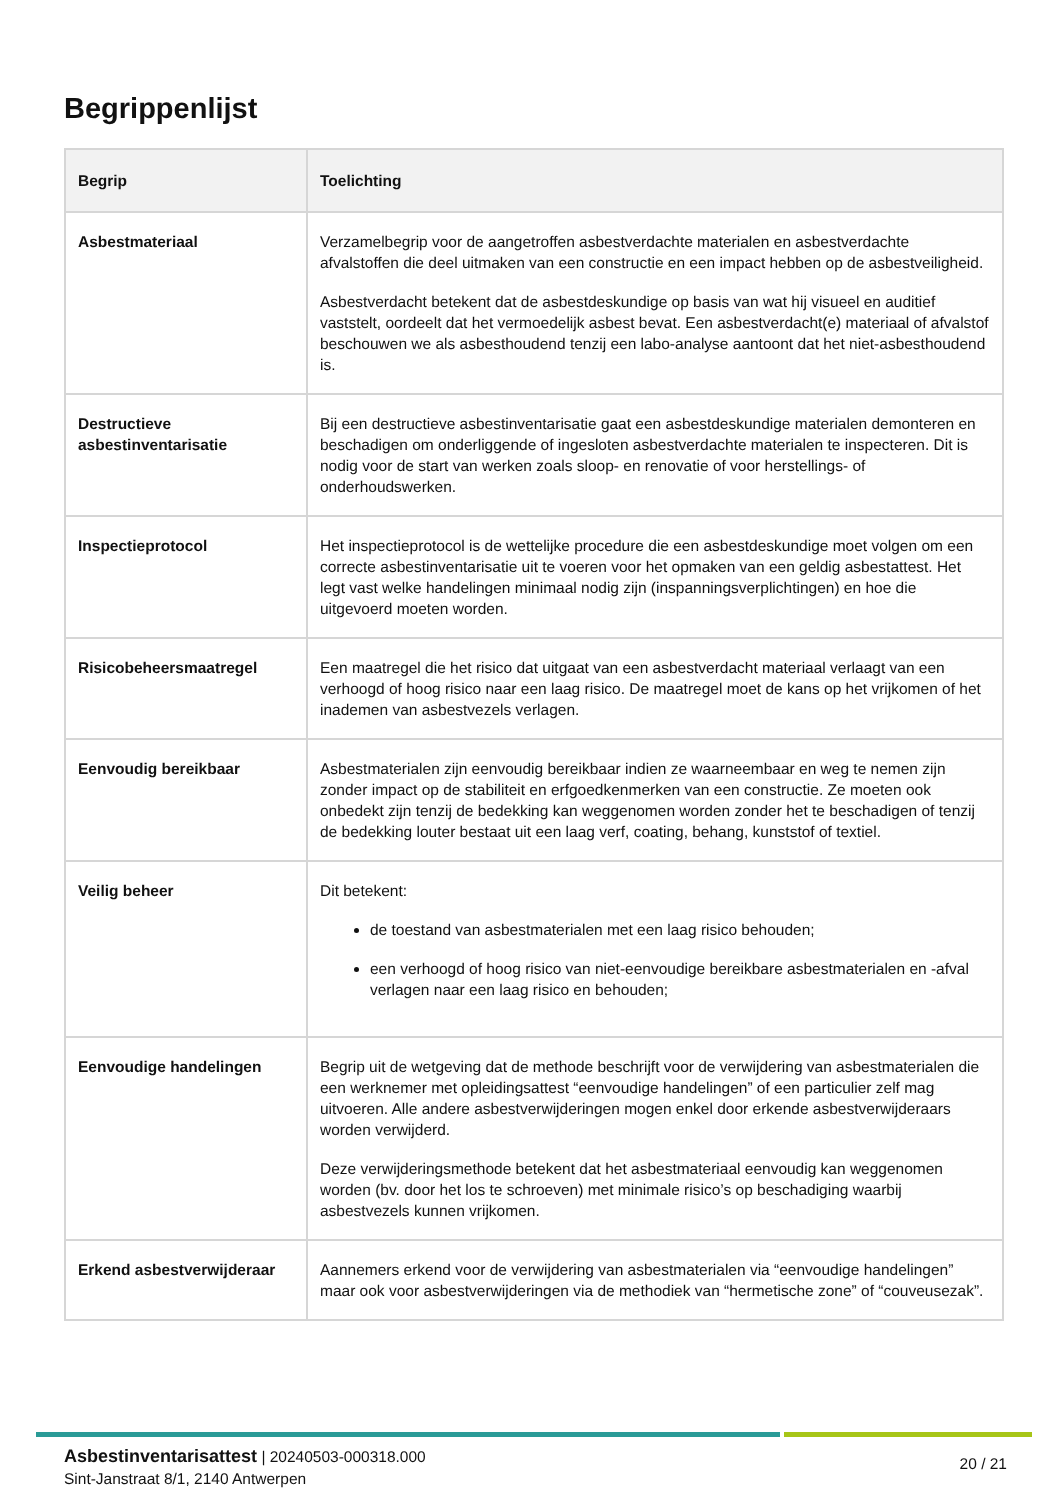Begrippenlijst
| Begrip | Toelichting |
| --- | --- |
| Asbestmateriaal | Verzamelbegrip voor de aangetroffen asbestverdachte materialen en asbestverdachte afvalstoffen die deel uitmaken van een constructie en een impact hebben op de asbestveiligheid. Asbestverdacht betekent dat de asbestdeskundige op basis van wat hij visueel en auditief vaststelt, oordeelt dat het vermoedelijk asbest bevat. Een asbestverdacht(e) materiaal of afvalstof beschouwen we als asbesthoudend tenzij een labo-analyse aantoont dat het niet-asbesthoudend is. |
| Destructieve asbestinventarisatie | Bij een destructieve asbestinventarisatie gaat een asbestdeskundige materialen demonteren en beschadigen om onderliggende of ingesloten asbestverdachte materialen te inspecteren. Dit is nodig voor de start van werken zoals sloop- en renovatie of voor herstellings- of onderhoudswerken. |
| Inspectieprotocol | Het inspectieprotocol is de wettelijke procedure die een asbestdeskundige moet volgen om een correcte asbestinventarisatie uit te voeren voor het opmaken van een geldig asbestattest. Het legt vast welke handelingen minimaal nodig zijn (inspanningsverplichtingen) en hoe die uitgevoerd moeten worden. |
| Risicobeheersmaatregel | Een maatregel die het risico dat uitgaat van een asbestverdacht materiaal verlaagt van een verhoogd of hoog risico naar een laag risico. De maatregel moet de kans op het vrijkomen of het inademen van asbestvezels verlagen. |
| Eenvoudig bereikbaar | Asbestmaterialen zijn eenvoudig bereikbaar indien ze waarneembaar en weg te nemen zijn zonder impact op de stabiliteit en erfgoedkenmerken van een constructie. Ze moeten ook onbedekt zijn tenzij de bedekking kan weggenomen worden zonder het te beschadigen of tenzij de bedekking louter bestaat uit een laag verf, coating, behang, kunststof of textiel. |
| Veilig beheer | Dit betekent: de toestand van asbestmaterialen met een laag risico behouden; een verhoogd of hoog risico van niet-eenvoudige bereikbare asbestmaterialen en -afval verlagen naar een laag risico en behouden; |
| Eenvoudige handelingen | Begrip uit de wetgeving dat de methode beschrijft voor de verwijdering van asbestmaterialen die een werknemer met opleidingsattest “eenvoudige handelingen” of een particulier zelf mag uitvoeren. Alle andere asbestverwijderingen mogen enkel door erkende asbestverwijderaars worden verwijderd. Deze verwijderingsmethode betekent dat het asbestmateriaal eenvoudig kan weggenomen worden (bv. door het los te schroeven) met minimale risico’s op beschadiging waarbij asbestvezels kunnen vrijkomen. |
| Erkend asbestverwijderaar | Aannemers erkend voor de verwijdering van asbestmaterialen via “eenvoudige handelingen” maar ook voor asbestverwijderingen via de methodiek van “hermetische zone” of “couveusezak”. |
Asbestinventarisattest | 20240503-000318.000
Sint-Janstraat 8/1, 2140 Antwerpen
20 / 21